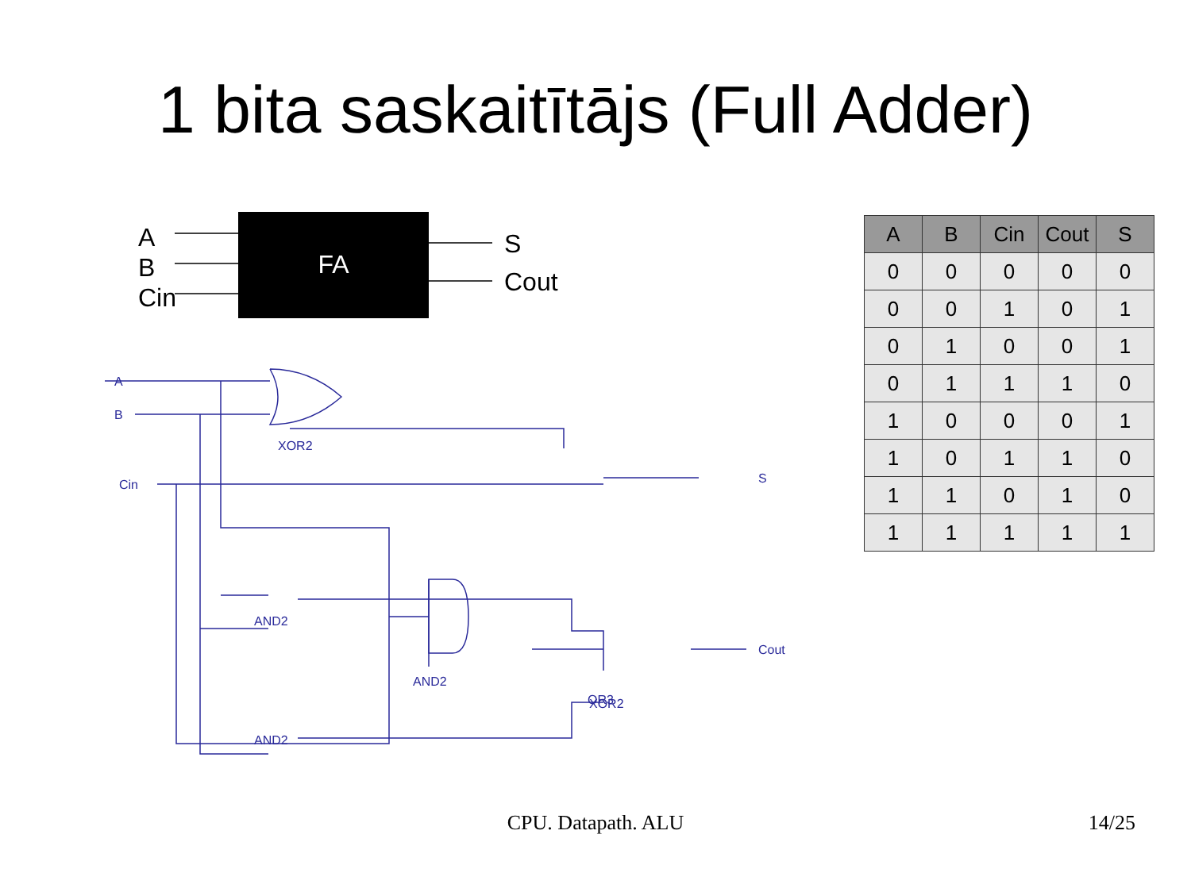1 bita saskaitītājs (Full Adder)
A
B
Cin
FA
S
Cout
XOR2
XOR2
AND2
AND2
AND2
OR3
A
B
Cin
S
Cout
| A | B | Cin | Cout | S |
| --- | --- | --- | --- | --- |
| 0 | 0 | 0 | 0 | 0 |
| 0 | 0 | 1 | 0 | 1 |
| 0 | 1 | 0 | 0 | 1 |
| 0 | 1 | 1 | 1 | 0 |
| 1 | 0 | 0 | 0 | 1 |
| 1 | 0 | 1 | 1 | 0 |
| 1 | 1 | 0 | 1 | 0 |
| 1 | 1 | 1 | 1 | 1 |
CPU. Datapath. ALU 14/25